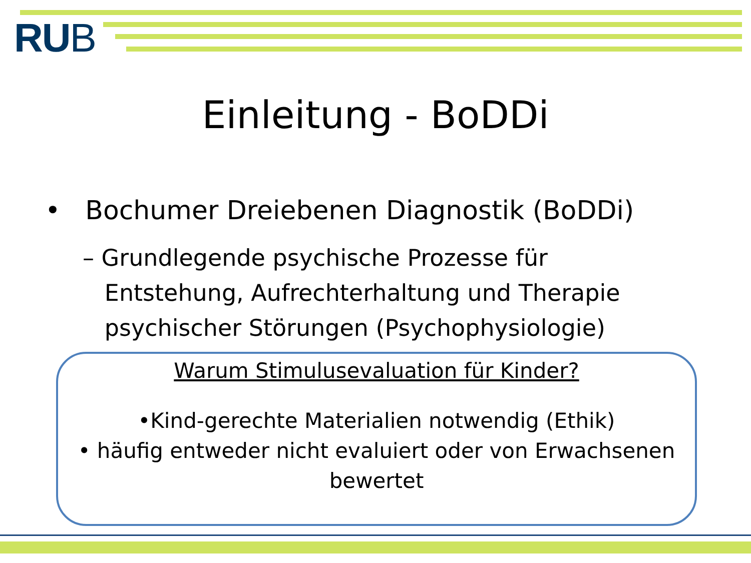RUB
Einleitung - BoDDi
• Bochumer Dreiebenen Diagnostik (BoDDi)
– Grundlegende psychische Prozesse für
Entstehung, Aufrechterhaltung und Therapie
psychischer Störungen (Psychophysiologie)
Warum Stimulusevaluation für Kinder?
•Kind-gerechte Materialien notwendig (Ethik)
• häufig entweder nicht evaluiert oder von Erwachsenen bewertet